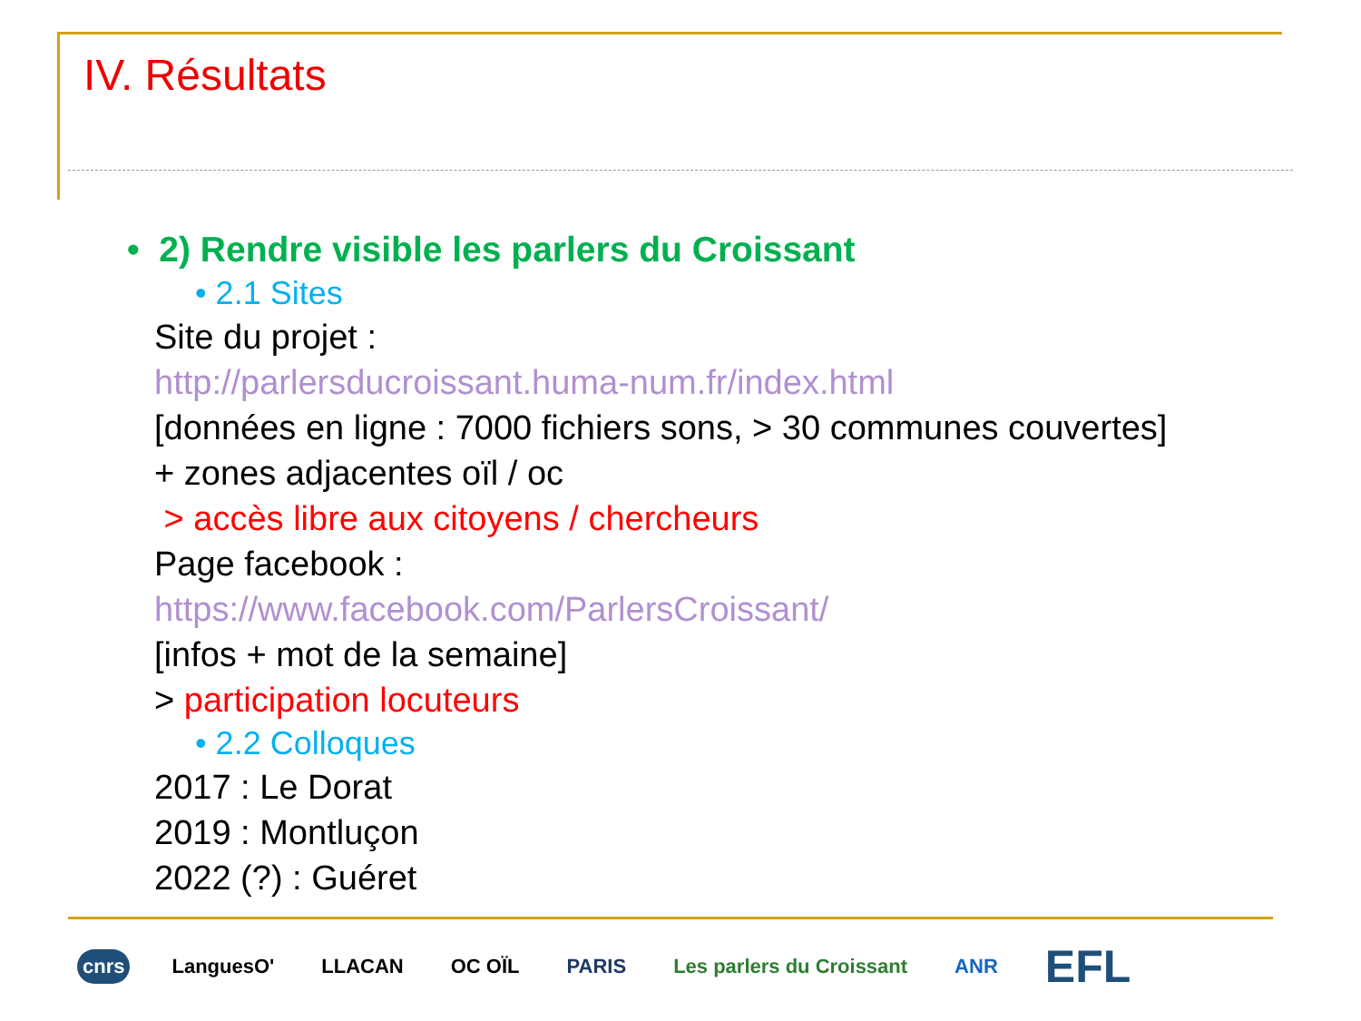IV. Résultats
• 2) Rendre visible les parlers du Croissant
• 2.1 Sites
Site du projet :
http://parlersducroissant.huma-num.fr/index.html
[données en ligne : 7000 fichiers sons, > 30 communes couvertes]
+ zones adjacentes oïl / oc
> accès libre aux citoyens / chercheurs
Page facebook :
https://www.facebook.com/ParlersCroissant/
[infos + mot de la semaine]
> participation locuteurs
• 2.2 Colloques
2017 : Le Dorat
2019 : Montluçon
2022 (?) : Guéret
cnrs LanguesO' LLACAN OC OÏL PARIS Les parlers du Croissant ANR EFL